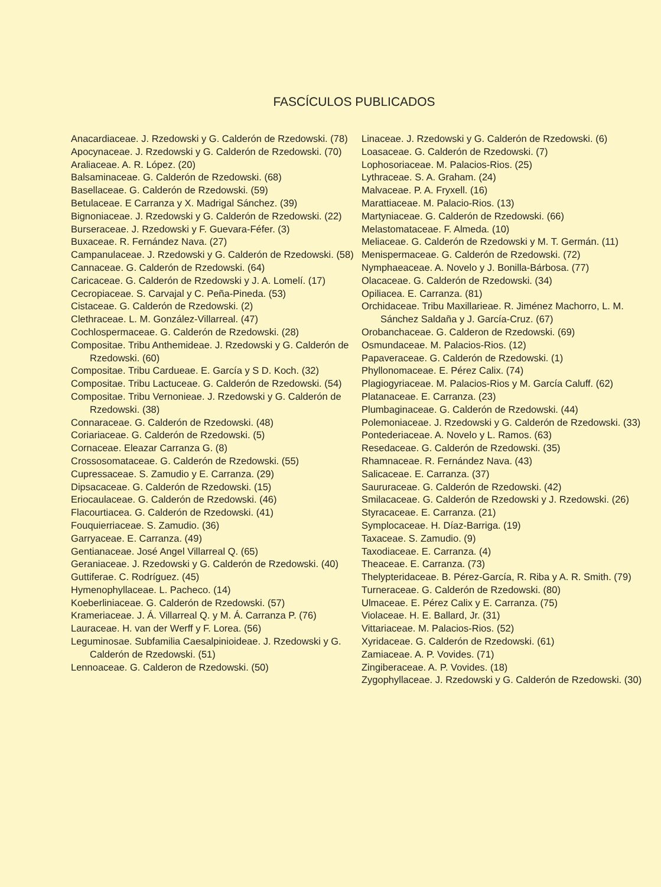FASCÍCULOS PUBLICADOS
Anacardiaceae. J. Rzedowski y G. Calderón de Rzedowski. (78)
Apocynaceae. J. Rzedowski y G. Calderón de Rzedowski. (70)
Araliaceae. A. R. López. (20)
Balsaminaceae. G. Calderón de Rzedowski. (68)
Basellaceae. G. Calderón de Rzedowski. (59)
Betulaceae. E Carranza y X. Madrigal Sánchez. (39)
Bignoniaceae. J. Rzedowski y G. Calderón de Rzedowski. (22)
Burseraceae. J. Rzedowski y F. Guevara-Féfer. (3)
Buxaceae. R. Fernández Nava. (27)
Campanulaceae. J. Rzedowski y G. Calderón de Rzedowski. (58)
Cannaceae. G. Calderón de Rzedowski. (64)
Caricaceae. G. Calderón de Rzedowski y J. A. Lomelí. (17)
Cecropiaceae. S. Carvajal y C. Peña-Pineda. (53)
Cistaceae. G. Calderón de Rzedowski. (2)
Clethraceae. L. M. González-Villarreal. (47)
Cochlospermaceae. G. Calderón de Rzedowski. (28)
Compositae. Tribu Anthemideae. J. Rzedowski y G. Calderón de Rzedowski. (60)
Compositae. Tribu Cardueae. E. García y S D. Koch. (32)
Compositae. Tribu Lactuceae. G. Calderón de Rzedowski. (54)
Compositae. Tribu Vernonieae. J. Rzedowski y G. Calderón de Rzedowski. (38)
Connaraceae. G. Calderón de Rzedowski. (48)
Coriariaceae. G. Calderón de Rzedowski. (5)
Cornaceae. Eleazar Carranza G. (8)
Crossosomataceae. G. Calderón de Rzedowski. (55)
Cupressaceae. S. Zamudio y E. Carranza. (29)
Dipsacaceae. G. Calderón de Rzedowski. (15)
Eriocaulaceae. G. Calderón de Rzedowski. (46)
Flacourtiacea. G. Calderón de Rzedowski. (41)
Fouquierriaceae. S. Zamudio. (36)
Garryaceae. E. Carranza. (49)
Gentianaceae. José Angel Villarreal Q. (65)
Geraniaceae. J. Rzedowski y G. Calderón de Rzedowski. (40)
Guttiferae. C. Rodríguez. (45)
Hymenophyllaceae. L. Pacheco. (14)
Koeberliniaceae. G. Calderón de Rzedowski. (57)
Krameriaceae. J. Á. Villarreal Q. y M. Á. Carranza P. (76)
Lauraceae. H. van der Werff y F. Lorea. (56)
Leguminosae. Subfamilia Caesalpinioideae. J. Rzedowski y G. Calderón de Rzedowski. (51)
Lennoaceae. G. Calderon de Rzedowski. (50)
Linaceae. J. Rzedowski y G. Calderón de Rzedowski. (6)
Loasaceae. G. Calderón de Rzedowski. (7)
Lophosoriaceae. M. Palacios-Rios. (25)
Lythraceae. S. A. Graham. (24)
Malvaceae. P. A. Fryxell. (16)
Marattiaceae. M. Palacio-Rios. (13)
Martyniaceae. G. Calderón de Rzedowski. (66)
Melastomataceae. F. Almeda. (10)
Meliaceae. G. Calderón de Rzedowski y M. T. Germán. (11)
Menispermaceae. G. Calderón de Rzedowski. (72)
Nymphaeaceae. A. Novelo y J. Bonilla-Bárbosa. (77)
Olacaceae. G. Calderón de Rzedowski. (34)
Opiliacea. E. Carranza. (81)
Orchidaceae. Tribu Maxillarieae. R. Jiménez Machorro, L. M. Sánchez Saldaña y J. García-Cruz. (67)
Orobanchaceae. G. Calderon de Rzedowski. (69)
Osmundaceae. M. Palacios-Rios. (12)
Papaveraceae. G. Calderón de Rzedowski. (1)
Phyllonomaceae. E. Pérez Calix. (74)
Plagiogyriaceae. M. Palacios-Rios y M. García Caluff. (62)
Platanaceae. E. Carranza. (23)
Plumbaginaceae. G. Calderón de Rzedowski. (44)
Polemoniaceae. J. Rzedowski y G. Calderón de Rzedowski. (33)
Pontederiaceae. A. Novelo y L. Ramos. (63)
Resedaceae. G. Calderón de Rzedowski. (35)
Rhamnaceae. R. Fernández Nava. (43)
Salicaceae. E. Carranza. (37)
Saururaceae. G. Calderón de Rzedowski. (42)
Smilacaceae. G. Calderón de Rzedowski y J. Rzedowski. (26)
Styracaceae. E. Carranza. (21)
Symplocaceae. H. Díaz-Barriga. (19)
Taxaceae. S. Zamudio. (9)
Taxodiaceae. E. Carranza. (4)
Theaceae. E. Carranza. (73)
Thelypteridaceae. B. Pérez-García, R. Riba y A. R. Smith. (79)
Turneraceae. G. Calderón de Rzedowski. (80)
Ulmaceae. E. Pérez Calix y E. Carranza. (75)
Violaceae. H. E. Ballard, Jr. (31)
Vittariaceae. M. Palacios-Rios. (52)
Xyridaceae. G. Calderón de Rzedowski. (61)
Zamiaceae. A. P. Vovides. (71)
Zingiberaceae. A. P. Vovides. (18)
Zygophyllaceae. J. Rzedowski y G. Calderón de Rzedowski. (30)